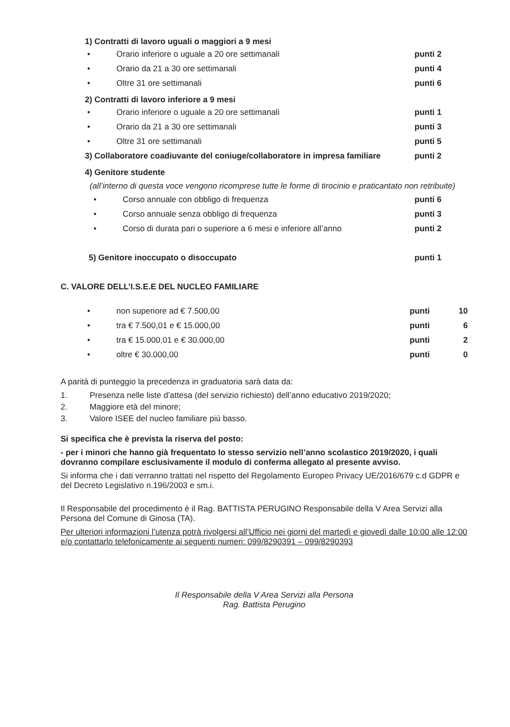1) Contratti di lavoro uguali o maggiori a 9 mesi
• Orario inferiore o uguale a 20 ore settimanali punti 2
• Orario da 21 a 30 ore settimanali punti 4
• Oltre 31 ore settimanali punti 6
2) Contratti di lavoro inferiore a 9 mesi
• Orario inferiore o uguale a 20 ore settimanali punti 1
• Orario da 21 a 30 ore settimanali punti 3
• Oltre 31 ore settimanali punti 5
3) Collaboratore coadiuvante del coniuge/collaboratore in impresa familiare punti 2
4) Genitore studente
(all’interno di questa voce vengono ricomprese tutte le forme di tirocinio e praticantato non retribuite)
• Corso annuale con obbligo di frequenza punti 6
• Corso annuale senza obbligo di frequenza punti 3
• Corso di durata pari o superiore a 6 mesi e inferiore all’anno punti 2
5) Genitore inoccupato o disoccupato punti 1
C. VALORE DELL’I.S.E.E DEL NUCLEO FAMILIARE
• non superiore ad € 7.500,00 punti 10
• tra € 7.500,01 e € 15.000,00 punti 6
• tra € 15.000,01 e € 30.000,00 punti 2
• oltre € 30.000,00 punti 0
A parità di punteggio la precedenza in graduatoria sarà data da:
1. Presenza nelle liste d’attesa (del servizio richiesto) dell’anno educativo 2019/2020;
2. Maggiore età del minore;
3. Valore ISEE del nucleo familiare più basso.
Si specifica che è prevista la riserva del posto:
- per i minori che hanno già frequentato lo stesso servizio nell’anno scolastico 2019/2020, i quali dovranno compilare esclusivamente il modulo di conferma allegato al presente avviso.
Si informa che i dati verranno trattati nel rispetto del Regolamento Europeo Privacy UE/2016/679 c.d GDPR e del Decreto Legislativo n.196/2003 e sm.i.
Il Responsabile del procedimento è il Rag. BATTISTA PERUGINO Responsabile della V Area Servizi alla Persona del Comune di Ginosa (TA).
Per ulteriori informazioni l’utenza potrà rivolgersi all’Ufficio nei giorni del martedì e giovedì dalle 10:00 alle 12:00 e/o contattarlo telefonicamente ai seguenti numeri: 099/8290391 – 099/8290393
Il Responsabile della V Area Servizi alla Persona
Rag. Battista Perugino